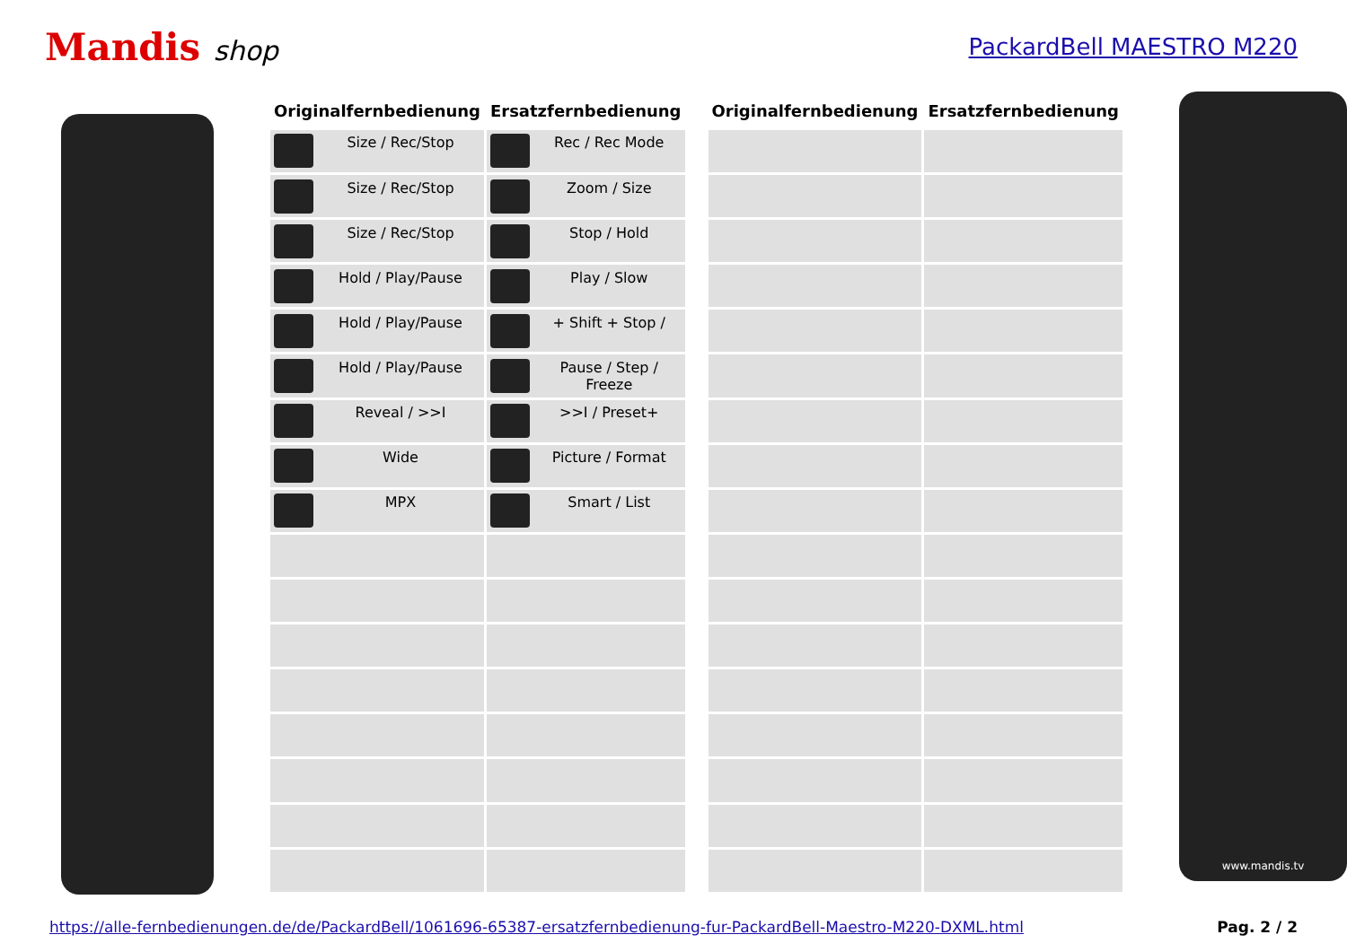Mandis shop
PackardBell MAESTRO M220
| Originalfernbedienung | Ersatzfernbedienung |
| --- | --- |
| Size / Rec/Stop | Rec / Rec Mode |
| Size / Rec/Stop | Zoom / Size |
| Size / Rec/Stop | Stop / Hold |
| Hold / Play/Pause | Play / Slow |
| Hold / Play/Pause | + Shift + Stop / |
| Hold / Play/Pause | Pause / Step / Freeze |
| Reveal / >>I | >>I / Preset+ |
| Wide | Picture / Format |
| MPX | Smart / List |
| Originalfernbedienung | Ersatzfernbedienung |
| --- | --- |
www.mandis.tv
https://alle-fernbedienungen.de/de/PackardBell/1061696-65387-ersatzfernbedienung-fur-PackardBell-Maestro-M220-DXML.html Pag. 2 / 2